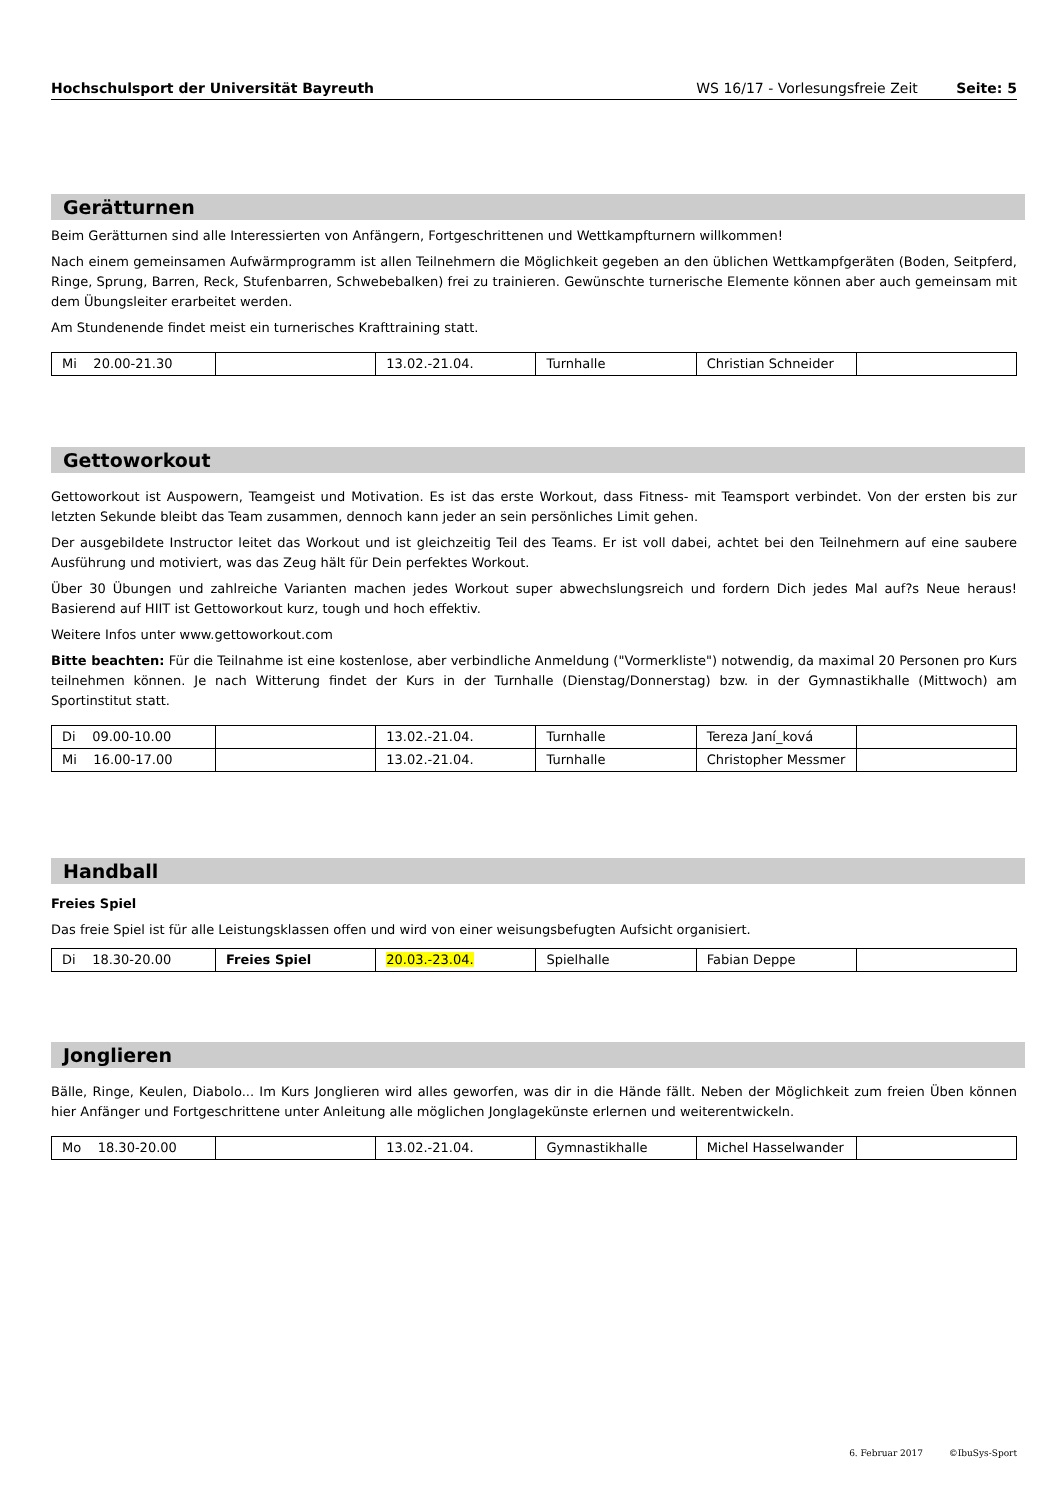Hochschulsport der Universität Bayreuth WS 16/17 - Vorlesungsfreie Zeit Seite: 5
Gerätturnen
Beim Gerätturnen sind alle Interessierten von Anfängern, Fortgeschrittenen und Wettkampfturnern willkommen!
Nach einem gemeinsamen Aufwärmprogramm ist allen Teilnehmern die Möglichkeit gegeben an den üblichen Wettkampfgeräten (Boden, Seitpferd, Ringe, Sprung, Barren, Reck, Stufenbarren, Schwebebalken) frei zu trainieren. Gewünschte turnerische Elemente können aber auch gemeinsam mit dem Übungsleiter erarbeitet werden.
Am Stundenende findet meist ein turnerisches Krafttraining statt.
| Mi 20.00-21.30 | | 13.02.-21.04. | Turnhalle | Christian Schneider | |
Gettoworkout
Gettoworkout ist Auspowern, Teamgeist und Motivation. Es ist das erste Workout, dass Fitness- mit Teamsport verbindet. Von der ersten bis zur letzten Sekunde bleibt das Team zusammen, dennoch kann jeder an sein persönliches Limit gehen.
Der ausgebildete Instructor leitet das Workout und ist gleichzeitig Teil des Teams. Er ist voll dabei, achtet bei den Teilnehmern auf eine saubere Ausführung und motiviert, was das Zeug hält für Dein perfektes Workout.
Über 30 Übungen und zahlreiche Varianten machen jedes Workout super abwechslungsreich und fordern Dich jedes Mal auf?s Neue heraus! Basierend auf HIIT ist Gettoworkout kurz, tough und hoch effektiv.
Weitere Infos unter www.gettoworkout.com
Bitte beachten: Für die Teilnahme ist eine kostenlose, aber verbindliche Anmeldung ("Vormerkliste") notwendig, da maximal 20 Personen pro Kurs teilnehmen können. Je nach Witterung findet der Kurs in der Turnhalle (Dienstag/Donnerstag) bzw. in der Gymnastikhalle (Mittwoch) am Sportinstitut statt.
| Di 09.00-10.00 | | 13.02.-21.04. | Turnhalle | Tereza Janí_ková | |
| Mi 16.00-17.00 | | 13.02.-21.04. | Turnhalle | Christopher Messmer | |
Handball
Freies Spiel
Das freie Spiel ist für alle Leistungsklassen offen und wird von einer weisungsbefugten Aufsicht organisiert.
| Di 18.30-20.00 | Freies Spiel | 20.03.-23.04. | Spielhalle | Fabian Deppe | |
Jonglieren
Bälle, Ringe, Keulen, Diabolo... Im Kurs Jonglieren wird alles geworfen, was dir in die Hände fällt. Neben der Möglichkeit zum freien Üben können hier Anfänger und Fortgeschrittene unter Anleitung alle möglichen Jonglagekünste erlernen und weiterentwickeln.
| Mo 18.30-20.00 | | 13.02.-21.04. | Gymnastikhalle | Michel Hasselwander | |
6. Februar 2017 ©IbuSys-Sport